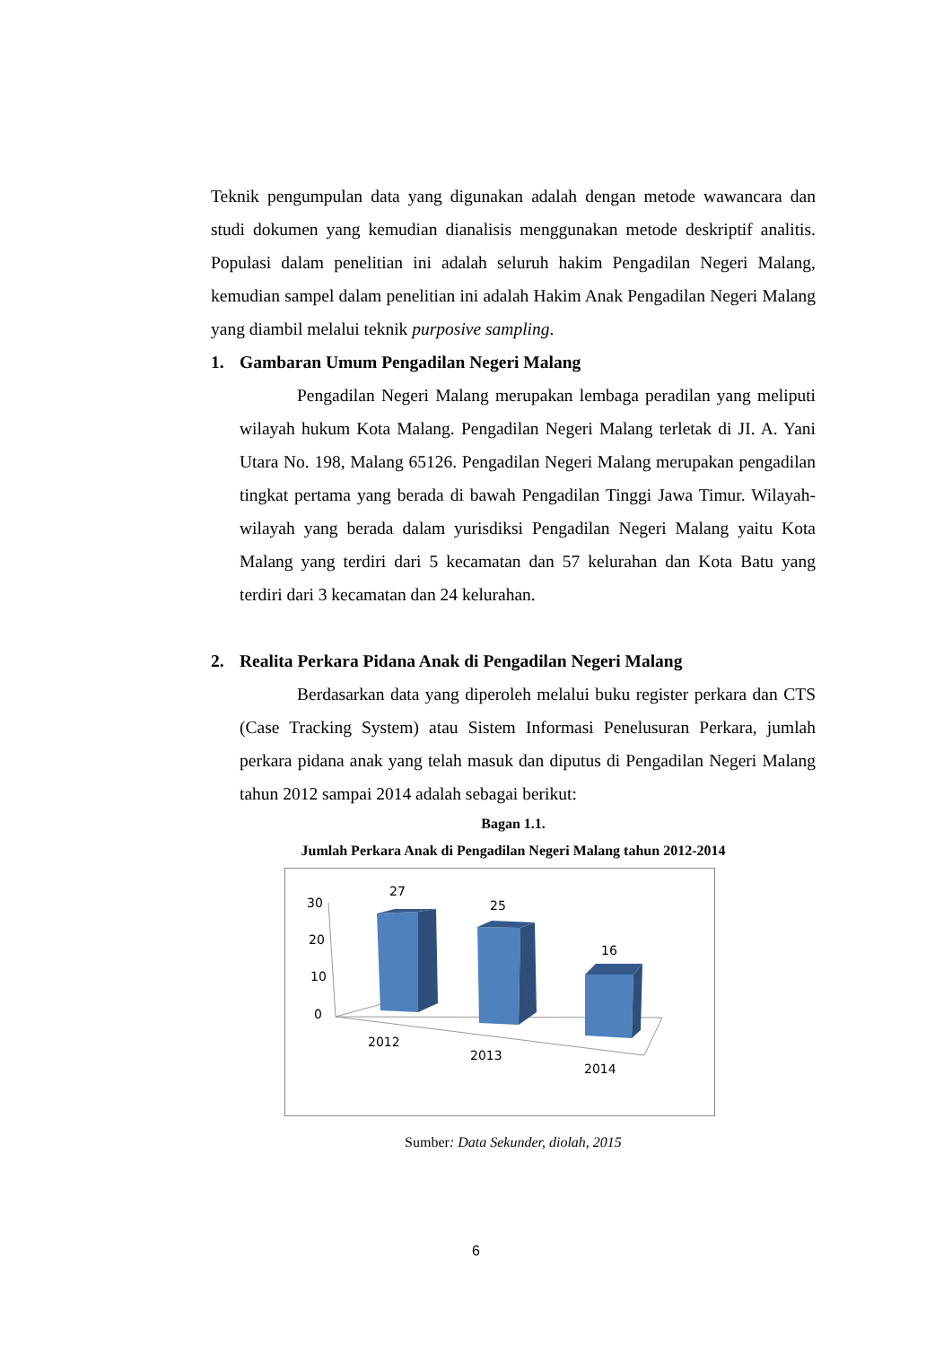Teknik pengumpulan data yang digunakan adalah dengan metode wawancara dan studi dokumen yang kemudian dianalisis menggunakan metode deskriptif analitis. Populasi dalam penelitian ini adalah seluruh hakim Pengadilan Negeri Malang, kemudian sampel dalam penelitian ini adalah Hakim Anak Pengadilan Negeri Malang yang diambil melalui teknik purposive sampling.
1. Gambaran Umum Pengadilan Negeri Malang
Pengadilan Negeri Malang merupakan lembaga peradilan yang meliputi wilayah hukum Kota Malang. Pengadilan Negeri Malang terletak di JI. A. Yani Utara No. 198, Malang 65126. Pengadilan Negeri Malang merupakan pengadilan tingkat pertama yang berada di bawah Pengadilan Tinggi Jawa Timur. Wilayah-wilayah yang berada dalam yurisdiksi Pengadilan Negeri Malang yaitu Kota Malang yang terdiri dari 5 kecamatan dan 57 kelurahan dan Kota Batu yang terdiri dari 3 kecamatan dan 24 kelurahan.
2. Realita Perkara Pidana Anak di Pengadilan Negeri Malang
Berdasarkan data yang diperoleh melalui buku register perkara dan CTS (Case Tracking System) atau Sistem Informasi Penelusuran Perkara, jumlah perkara pidana anak yang telah masuk dan diputus di Pengadilan Negeri Malang tahun 2012 sampai 2014 adalah sebagai berikut:
Bagan 1.1.
Jumlah Perkara Anak di Pengadilan Negeri Malang tahun 2012-2014
30
20
10
0
27
25
16
2012
2013
2014
Sumber: Data Sekunder, diolah, 2015
6